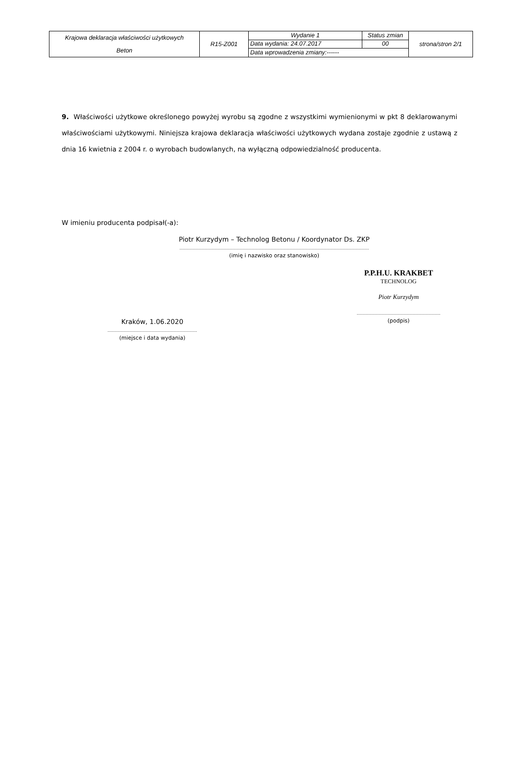| Krajowa deklaracja właściwości użytkowych Beton | R15-Z001 | Wydanie 1 | Status zmian | strona/stron 2/1 |
| | | Data wydania: 24.07.2017 | 00 | |
| | | Data wprowadzenia zmiany:------ | | |
9. Właściwości użytkowe określonego powyżej wyrobu są zgodne z wszystkimi wymienionymi w pkt 8 deklarowanymi właściwościami użytkowymi. Niniejsza krajowa deklaracja właściwości użytkowych wydana zostaje zgodnie z ustawą z dnia 16 kwietnia z 2004 r. o wyrobach budowlanych, na wyłączną odpowiedzialność producenta.
W imieniu producenta podpisał(-a):
Piotr Kurzydym – Technolog Betonu / Koordynator Ds. ZKP
…………………………………………………………………………………………………………………
(imię i nazwisko oraz stanowisko)
Kraków, 1.06.2020
…………………………………………………….
(miejsce i data wydania)
P.P.H.U. KRAKBET
TECHNOLOG
Piotr Kurzydym
…………………………………………………
(podpis)